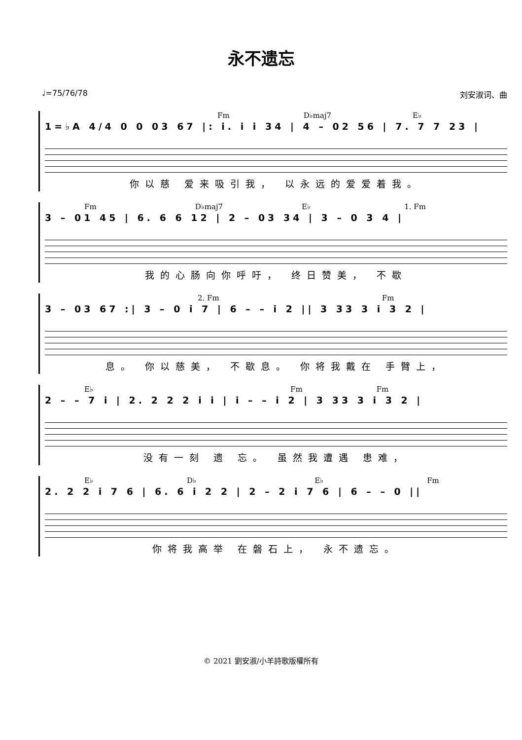永不遗忘
♩=75/76/78 刘安淑词、曲
Fm D♭maj7 E♭
1=♭A 4/4 0 0 03 67 |: i. i i 34 | 4 – 02 56 | 7. 7 7 23 |
你以慈 爱来吸引我， 以永远的爱爱着我。
Fm D♭maj7 E♭ 1. Fm
3 – 01 45 | 6. 6 6 12 | 2 – 03 34 | 3 – 0 3 4 |
我的心肠向你呼吁， 终日赞美， 不歇
2. Fm Fm
3 – 03 67 :| 3 – 0 i 7 | 6 – – i 2 || 3 33 3 i 3 2 |
息。 你以慈美， 不歇息。 你将我戴在 手臂上，
E♭ Fm Fm
2 – – 7 i | 2. 2 2 2 i i | i – – i 2 | 3 33 3 i 3 2 |
没有一刻 遗 忘。 虽然我遭遇 患难，
E♭ D♭ E♭ Fm
2. 2 2 i 7 6 | 6. 6 i 2 2 | 2 – 2 i 7 6 | 6 – – 0 ||
你将我高举 在磐石上， 永不遗忘。
© 2021 劉安淑/小羊詩歌版權所有